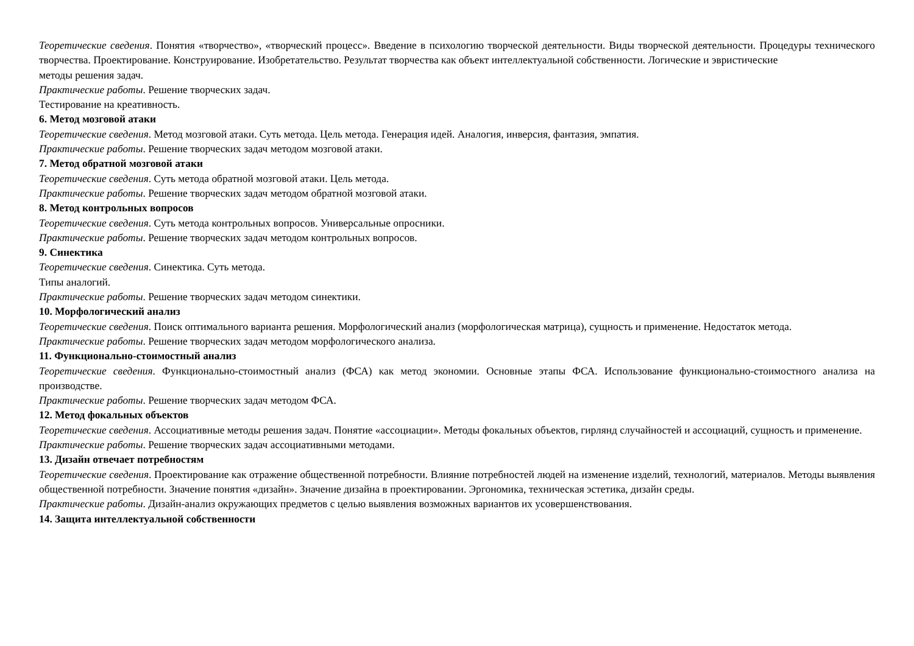Теоретические сведения. Понятия «творчество», «творческий процесс». Введение в психологию творческой деятельности. Виды творческой деятельности. Процедуры технического творчества. Проектирование. Конструирование. Изобретательство. Результат творчества как объект интеллектуальной собственности. Логические и эвристические
методы решения задач.
Практические работы. Решение творческих задач.
Тестирование на креативность.
6. Метод мозговой атаки
Теоретические сведения. Метод мозговой атаки. Суть метода. Цель метода. Генерация идей. Аналогия, инверсия, фантазия, эмпатия.
Практические работы. Решение творческих задач методом мозговой атаки.
7. Метод обратной мозговой атаки
Теоретические сведения. Суть метода обратной мозговой атаки. Цель метода.
Практические работы. Решение творческих задач методом обратной мозговой атаки.
8. Метод контрольных вопросов
Теоретические сведения. Суть метода контрольных вопросов. Универсальные опросники.
Практические работы. Решение творческих задач методом контрольных вопросов.
9. Синектика
Теоретические сведения. Синектика. Суть метода.
Типы аналогий.
Практические работы. Решение творческих задач методом синектики.
10. Морфологический анализ
Теоретические сведения. Поиск оптимального варианта решения. Морфологический анализ (морфологическая матрица), сущность и применение. Недостаток метода.
Практические работы. Решение творческих задач методом морфологического анализа.
11. Функционально-стоимостный анализ
Теоретические сведения. Функционально-стоимостный анализ (ФСА) как метод экономии. Основные этапы ФСА. Использование функционально-стоимостного анализа на производстве.
Практические работы. Решение творческих задач методом ФСА.
12. Метод фокальных объектов
Теоретические сведения. Ассоциативные методы решения задач. Понятие «ассоциации». Методы фокальных объектов, гирлянд случайностей и ассоциаций, сущность и применение.
Практические работы. Решение творческих задач ассоциативными методами.
13. Дизайн отвечает потребностям
Теоретические сведения. Проектирование как отражение общественной потребности. Влияние потребностей людей на изменение изделий, технологий, материалов. Методы выявления общественной потребности. Значение понятия «дизайн». Значение дизайна в проектировании. Эргономика, техническая эстетика, дизайн среды.
Практические работы. Дизайн-анализ окружающих предметов с целью выявления возможных вариантов их усовершенствования.
14. Защита интеллектуальной собственности